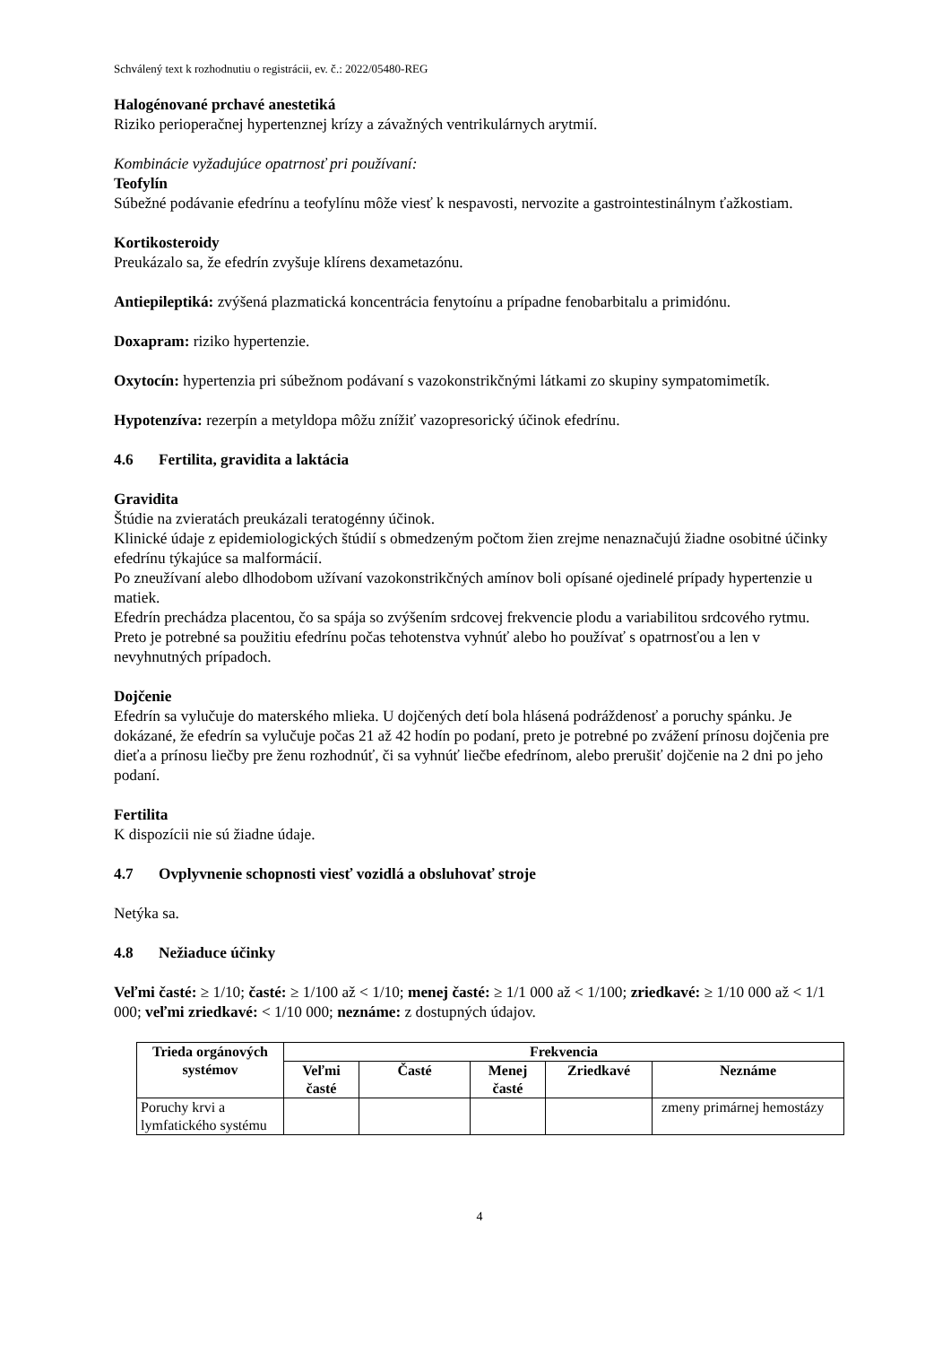Schválený text k rozhodnutiu o registrácii, ev. č.: 2022/05480-REG
Halogénované prchavé anestetiká
Riziko perioperačnej hypertenznej krízy a závažných ventrikulárnych arytmií.
Kombinácie vyžadujúce opatrnosť pri používaní:
Teofylín
Súbežné podávanie efedrínu a teofylínu môže viesť k nespavosti, nervozite a gastrointestinálnym ťažkostiam.
Kortikosteroidy
Preukázalo sa, že efedrín zvyšuje klírens dexametazónu.
Antiepileptiká: zvýšená plazmatická koncentrácia fenytoínu a prípadne fenobarbitalu a primidónu.
Doxapram: riziko hypertenzie.
Oxytocín: hypertenzia pri súbežnom podávaní s vazokonstrikčnými látkami zo skupiny sympatomimetík.
Hypotenzíva: rezerpín a metyldopa môžu znížiť vazopresorický účinok efedrínu.
4.6 Fertilita, gravidita a laktácia
Gravidita
Štúdie na zvieratách preukázali teratogénny účinok.
Klinické údaje z epidemiologických štúdií s obmedzeným počtom žien zrejme nenaznačujú žiadne osobitné účinky efedrínu týkajúce sa malformácií.
Po zneužívaní alebo dlhodobom užívaní vazokonstrikčných amínov boli opísané ojedinelé prípady hypertenzie u matiek.
Efedrín prechádza placentou, čo sa spája so zvýšením srdcovej frekvencie plodu a variabilitou srdcového rytmu.
Preto je potrebné sa použitiu efedrínu počas tehotenstva vyhnúť alebo ho používať s opatrnosťou a len v nevyhnutných prípadoch.
Dojčenie
Efedrín sa vylučuje do materského mlieka. U dojčených detí bola hlásená podráždenosť a poruchy spánku. Je dokázané, že efedrín sa vylučuje počas 21 až 42 hodín po podaní, preto je potrebné po zvážení prínosu dojčenia pre dieťa a prínosu liečby pre ženu rozhodnúť, či sa vyhnúť liečbe efedrínom, alebo prerušiť dojčenie na 2 dni po jeho podaní.
Fertilita
K dispozícii nie sú žiadne údaje.
4.7 Ovplyvnenie schopnosti viesť vozidlá a obsluhovať stroje
Netýka sa.
4.8 Nežiaduce účinky
Veľmi časté: ≥ 1/10; časté: ≥ 1/100 až < 1/10; menej časté: ≥ 1/1 000 až < 1/100; zriedkavé: ≥ 1/10 000 až < 1/1 000; veľmi zriedkavé: < 1/10 000; neznáme: z dostupných údajov.
| Trieda orgánových systémov | Frekvencia | | | | |
| --- | --- | --- | --- | --- | --- |
| | Veľmi časté | Časté | Menej časté | Zriedkavé | Neznáme |
| Poruchy krvi a lymfatického systému | | | | | zmeny primárnej hemostázy |
4